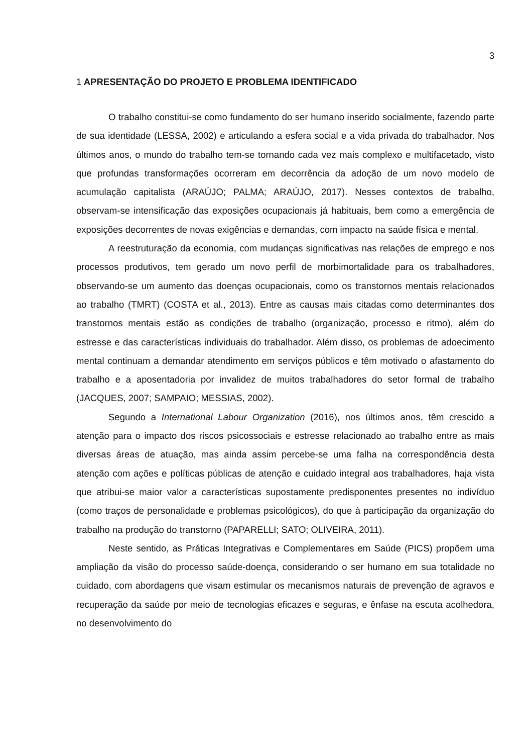3
1 APRESENTAÇÃO DO PROJETO E PROBLEMA IDENTIFICADO
O trabalho constitui-se como fundamento do ser humano inserido socialmente, fazendo parte de sua identidade (LESSA, 2002) e articulando a esfera social e a vida privada do trabalhador. Nos últimos anos, o mundo do trabalho tem-se tornando cada vez mais complexo e multifacetado, visto que profundas transformações ocorreram em decorrência da adoção de um novo modelo de acumulação capitalista (ARAÚJO; PALMA; ARAÚJO, 2017). Nesses contextos de trabalho, observam-se intensificação das exposições ocupacionais já habituais, bem como a emergência de exposições decorrentes de novas exigências e demandas, com impacto na saúde física e mental.
A reestruturação da economia, com mudanças significativas nas relações de emprego e nos processos produtivos, tem gerado um novo perfil de morbimortalidade para os trabalhadores, observando-se um aumento das doenças ocupacionais, como os transtornos mentais relacionados ao trabalho (TMRT) (COSTA et al., 2013). Entre as causas mais citadas como determinantes dos transtornos mentais estão as condições de trabalho (organização, processo e ritmo), além do estresse e das características individuais do trabalhador. Além disso, os problemas de adoecimento mental continuam a demandar atendimento em serviços públicos e têm motivado o afastamento do trabalho e a aposentadoria por invalidez de muitos trabalhadores do setor formal de trabalho (JACQUES, 2007; SAMPAIO; MESSIAS, 2002).
Segundo a International Labour Organization (2016), nos últimos anos, têm crescido a atenção para o impacto dos riscos psicossociais e estresse relacionado ao trabalho entre as mais diversas áreas de atuação, mas ainda assim percebe-se uma falha na correspondência desta atenção com ações e políticas públicas de atenção e cuidado integral aos trabalhadores, haja vista que atribui-se maior valor a características supostamente predisponentes presentes no indivíduo (como traços de personalidade e problemas psicológicos), do que à participação da organização do trabalho na produção do transtorno (PAPARELLI; SATO; OLIVEIRA, 2011).
Neste sentido, as Práticas Integrativas e Complementares em Saúde (PICS) propõem uma ampliação da visão do processo saúde-doença, considerando o ser humano em sua totalidade no cuidado, com abordagens que visam estimular os mecanismos naturais de prevenção de agravos e recuperação da saúde por meio de tecnologias eficazes e seguras, e ênfase na escuta acolhedora, no desenvolvimento do